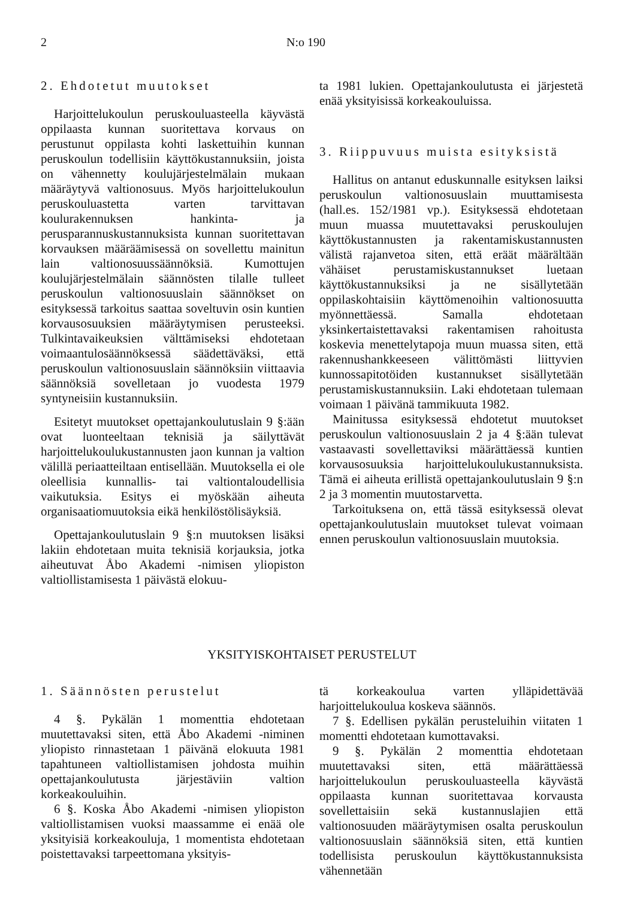2 N:o 190
2. Ehdotetut muutokset
Harjoittelukoulun peruskouluasteella käyvästä oppilaasta kunnan suoritettava korvaus on perustunut oppilasta kohti laskettuihin kunnan peruskoulun todellisiin käyttökustannuksiin, joista on vähennetty koulujärjestelmälain mukaan määräytyvä valtionosuus. Myös harjoittelukoulun peruskouluastetta varten tarvittavan koulurakennuksen hankinta- ja perusparannuskustannuksista kunnan suoritettavan korvauksen määräämisessä on sovellettu mainitun lain valtionosuussäännöksiä. Kumottujen koulujärjestelmälain säännösten tilalle tulleet peruskoulun valtionosuuslain säännökset on esityksessä tarkoitus saattaa soveltuvin osin kuntien korvausosuuksien määräytymisen perusteeksi. Tulkintavaikeuksien välttämiseksi ehdotetaan voimaantulosäännöksessä säädettäväksi, että peruskoulun valtionosuuslain säännöksiin viittaavia säännöksiä sovelletaan jo vuodesta 1979 syntyneisiin kustannuksiin.
Esitetyt muutokset opettajankoulutuslain 9 §:ään ovat luonteeltaan teknisiä ja säilyttävät harjoittelukoulukustannusten jaon kunnan ja valtion välillä periaatteiltaan entisellään. Muutoksella ei ole oleellisia kunnallis- tai valtiontaloudellisia vaikutuksia. Esitys ei myöskään aiheuta organisaatiomuutoksia eikä henkilöstölisäyksiä.
Opettajankoulutuslain 9 §:n muutoksen lisäksi lakiin ehdotetaan muita teknisiä korjauksia, jotka aiheutuvat Åbo Akademi -nimisen yliopiston valtiollistamisesta 1 päivästä elokuu-
ta 1981 lukien. Opettajankoulutusta ei järjestetä enää yksityisissä korkeakouluissa.
3. Riippuvuus muista esityksistä
Hallitus on antanut eduskunnalle esityksen laiksi peruskoulun valtionosuuslain muuttamisesta (hall.es. 152/1981 vp.). Esityksessä ehdotetaan muun muassa muutettavaksi peruskoulujen käyttökustannusten ja rakentamiskustannusten välistä rajanvetoa siten, että eräät määrältään vähäiset perustamiskustannukset luetaan käyttökustannuksiksi ja ne sisällytetään oppilaskohtaisiin käyttömenoihin valtionosuutta myönnettäessä. Samalla ehdotetaan yksinkertaistettavaksi rakentamisen rahoitusta koskevia menettelytapoja muun muassa siten, että rakennushankkeeseen välittömästi liittyvien kunnossapitotöiden kustannukset sisällytetään perustamiskustannuksiin. Laki ehdotetaan tulemaan voimaan 1 päivänä tammikuuta 1982.
Mainitussa esityksessä ehdotetut muutokset peruskoulun valtionosuuslain 2 ja 4 §:ään tulevat vastaavasti sovellettaviksi määrättäessä kuntien korvausosuuksia harjoittelukoulukustannuksista. Tämä ei aiheuta erillistä opettajankoulutuslain 9 §:n 2 ja 3 momentin muutostarvetta.
Tarkoituksena on, että tässä esityksessä olevat opettajankoulutuslain muutokset tulevat voimaan ennen peruskoulun valtionosuuslain muutoksia.
YKSITYISKOHTAISET PERUSTELUT
1. Säännösten perustelut
4 §. Pykälän 1 momenttia ehdotetaan muutettavaksi siten, että Åbo Akademi -niminen yliopisto rinnastetaan 1 päivänä elokuuta 1981 tapahtuneen valtiollistamisen johdosta muihin opettajankoulutusta järjestäviin valtion korkeakouluihin.
6 §. Koska Åbo Akademi -nimisen yliopiston valtiollistamisen vuoksi maassamme ei enää ole yksityisiä korkeakouluja, 1 momentista ehdotetaan poistettavaksi tarpeettomana yksityis-
tä korkeakoulua varten ylläpidettävää harjoittelukoulua koskeva säännös.
7 §. Edellisen pykälän perusteluihin viitaten 1 momentti ehdotetaan kumottavaksi.
9 §. Pykälän 2 momenttia ehdotetaan muutettavaksi siten, että määrättäessä harjoittelukoulun peruskouluasteella käyvästä oppilaasta kunnan suoritettavaa korvausta sovellettaisiin sekä kustannuslajien että valtionosuuden määräytymisen osalta peruskoulun valtionosuuslain säännöksiä siten, että kuntien todellisista peruskoulun käyttökustannuksista vähennetään